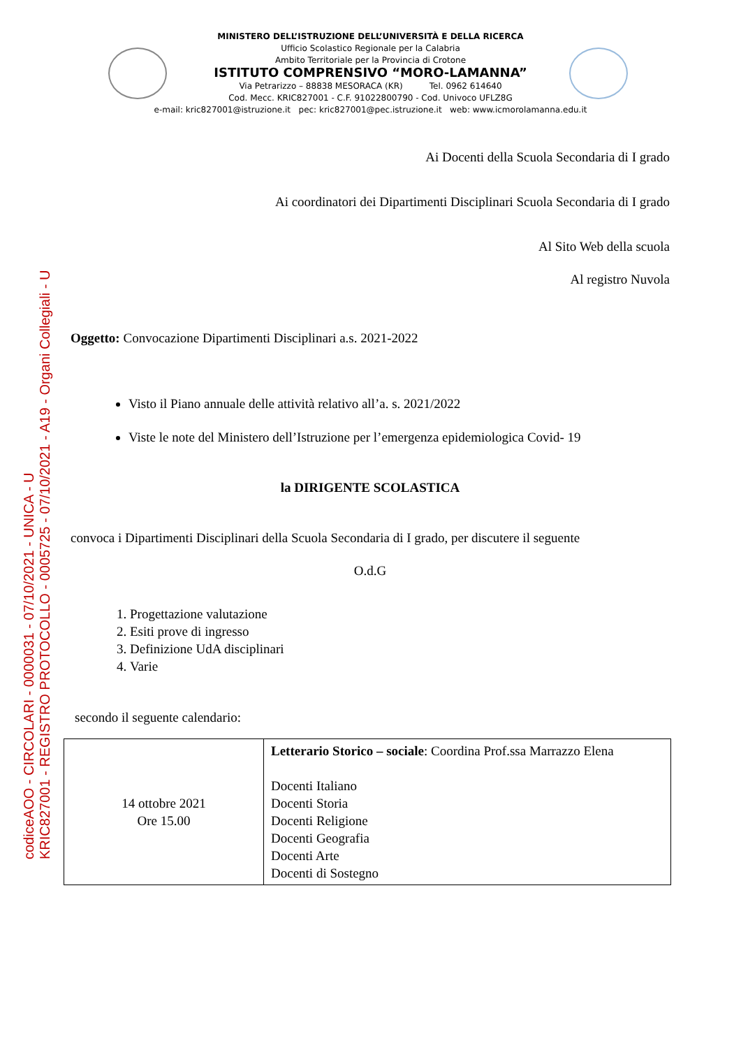codiceAOO - CIRCOLARI - 0000031 - 07/10/2021 - UNICA - U
KRIC827001 - REGISTRO PROTOCOLLO - 0005725 - 07/10/2021 - A19 - Organi Collegiali - U
MINISTERO DELL’ISTRUZIONE DELL’UNIVERSITÀ E DELLA RICERCA
Ufficio Scolastico Regionale per la Calabria
Ambito Territoriale per la Provincia di Crotone
ISTITUTO COMPRENSIVO “MORO-LAMANNA”
Via Petrarizzo – 88838 MESORACA (KR) Tel. 0962 614640
Cod. Mecc. KRIC827001 - C.F. 91022800790 - Cod. Univoco UFLZ8G
e-mail: kric827001@istruzione.it pec: kric827001@pec.istruzione.it web: www.icmorolamanna.edu.it
Ai Docenti della Scuola Secondaria di I grado
Ai coordinatori dei Dipartimenti Disciplinari Scuola Secondaria di I grado
Al Sito Web della scuola
Al registro Nuvola
Oggetto: Convocazione Dipartimenti Disciplinari a.s. 2021-2022
Visto il Piano annuale delle attività relativo all’a. s. 2021/2022
Viste le note del Ministero dell’Istruzione per l’emergenza epidemiologica Covid- 19
la DIRIGENTE SCOLASTICA
convoca i Dipartimenti Disciplinari della Scuola Secondaria di I grado, per discutere il seguente
O.d.G
1. Progettazione valutazione
2. Esiti prove di ingresso
3. Definizione UdA disciplinari
4. Varie
secondo il seguente calendario:
| 14 ottobre 2021 Ore 15.00 | Letterario Storico – sociale : Coordina Prof.ssa Marrazzo Elena Docenti Italiano Docenti Storia Docenti Religione Docenti Geografia Docenti Arte Docenti di Sostegno |